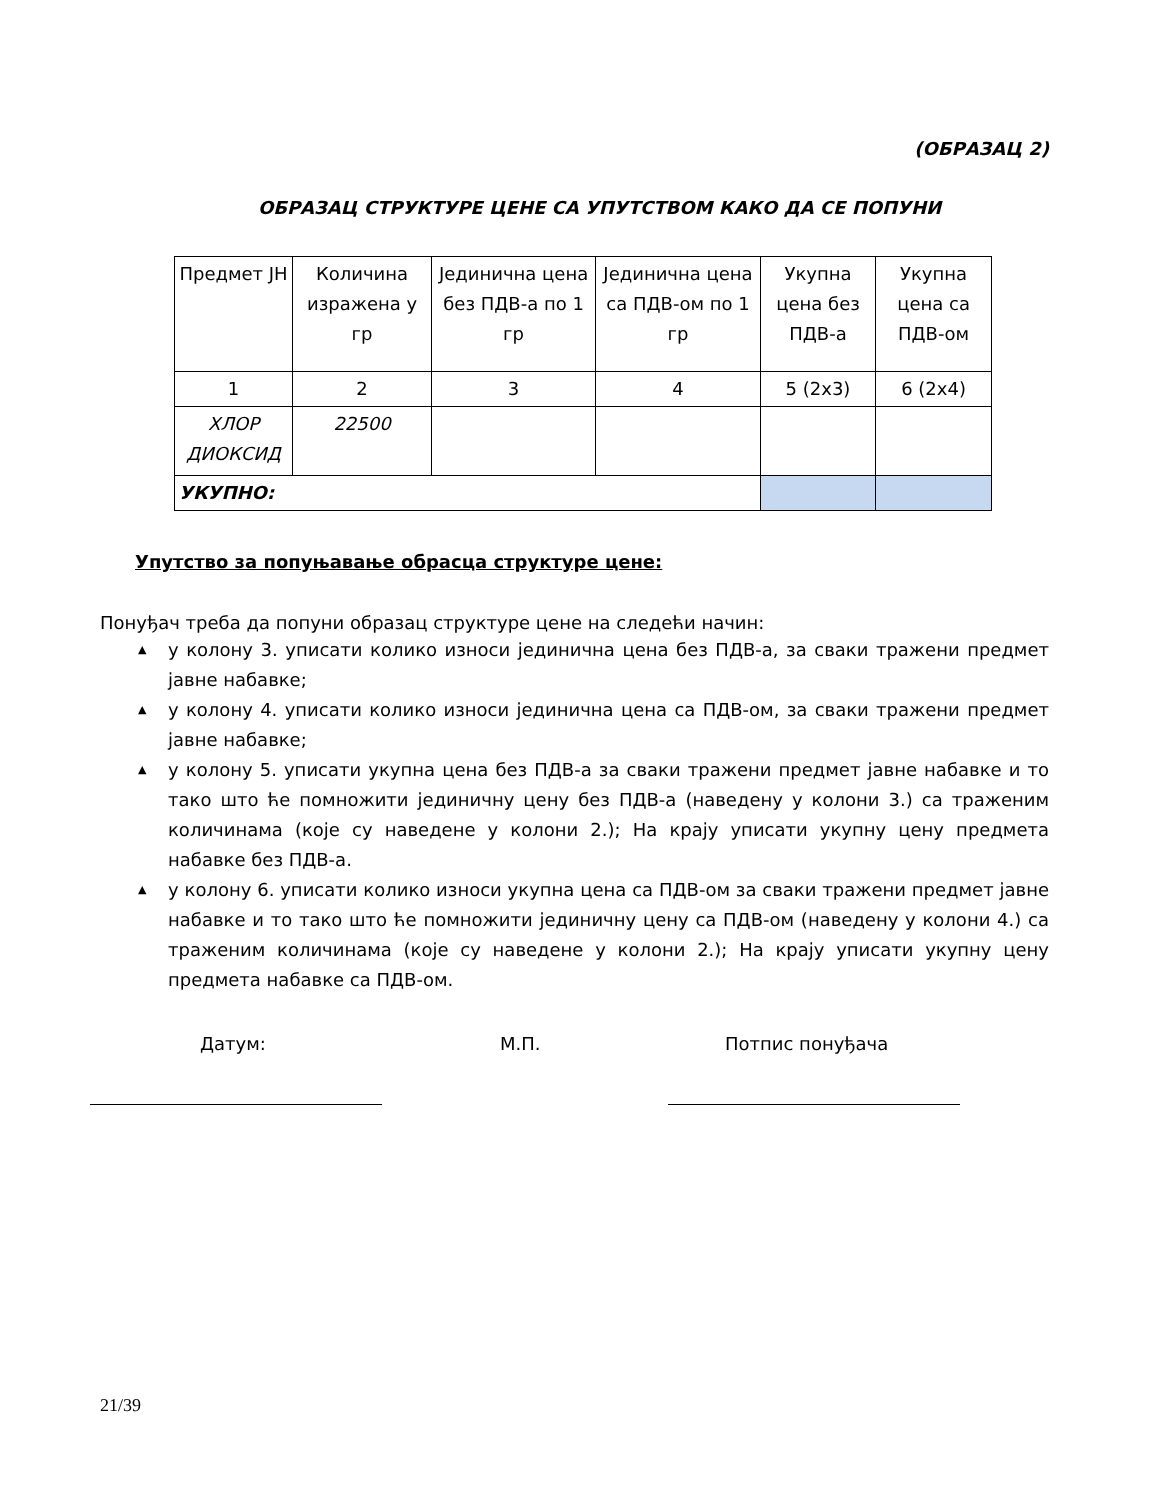(ОБРАЗАЦ 2)
ОБРАЗАЦ СТРУКТУРЕ ЦЕНЕ СА УПУТСТВОМ КАКО ДА СЕ ПОПУНИ
| Предмет ЈН | Количина изражена у гр | Јединична цена без ПДВ-а по 1 гр | Јединична цена са ПДВ-ом по 1 гр | Укупна цена без ПДВ-а | Укупна цена са ПДВ-ом |
| 1 | 2 | 3 | 4 | 5 (2x3) | 6 (2x4) |
| ХЛОР ДИОКСИД | 22500 | | | | |
| УКУПНО: | | | | | |
Упутство за попуњавање обрасца структуре цене:
Понуђач треба да попуни образац структуре цене на следећи начин:
▲ у колону 3. уписати колико износи јединична цена без ПДВ-а, за сваки тражени предмет јавне набавке;
▲ у колону 4. уписати колико износи јединична цена са ПДВ-ом, за сваки тражени предмет јавне набавке;
▲ у колону 5. уписати укупна цена без ПДВ-а за сваки тражени предмет јавне набавке и то тако што ће помножити јединичну цену без ПДВ-а (наведену у колони 3.) са траженим количинама (које су наведене у колони 2.); На крају уписати укупну цену предмета набавке без ПДВ-а.
▲ у колону 6. уписати колико износи укупна цена са ПДВ-ом за сваки тражени предмет јавне набавке и то тако што ће помножити јединичну цену са ПДВ-ом (наведену у колони 4.) са траженим количинама (које су наведене у колони 2.); На крају уписати укупну цену предмета набавке са ПДВ-ом.
Датум: М.П. Потпис понуђача
21/39